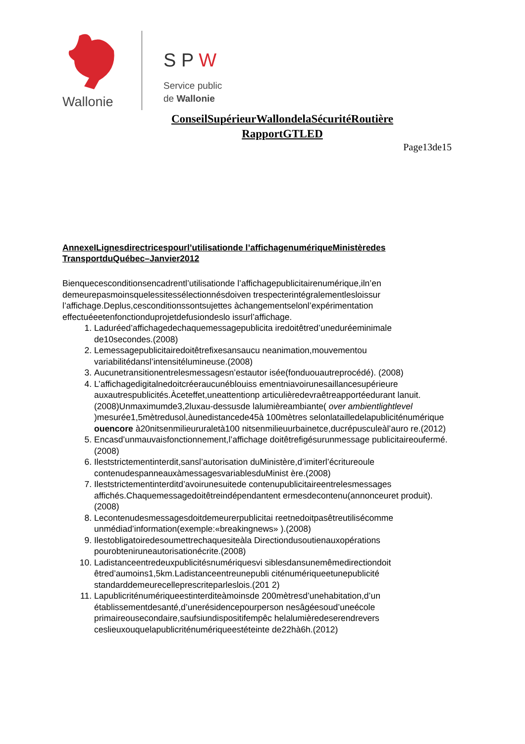Wallonie
S P W
Service public
de Wallonie
ConseilSupérieurWallondelaSécuritéRoutière
RapportGTLED
Page13de15
AnnexeILignesdirectricespourl’utilisationde l’affichagenumériqueMinistèredes TransportduQuébec–Janvier2012
Bienquecesconditionsencadrentl’utilisationde l’affichagepublicitairenumérique,iln’en demeurepasmoinsquelessitessélectionnésdoiven trespecterintégralementlesloissur l’affichage.Deplus,cesconditionssontsujettes àchangementselonl’expérimentation effectuéeetenfonctionduprojetdefusiondeslo issurl’affichage.
1. Laduréed’affichagedechaquemessagepublicita iredoitêtred’uneduréeminimale de10secondes.(2008)
2. Lemessagepublicitairedoitêtrefixesansaucu neanimation,mouvementou variabilitédansl’intensitélumineuse.(2008)
3. Aucunetransitionentrelesmessagesn’estautor isée(fonduouautreprocédé). (2008)
4. L’affichagedigitalnedoitcréeraucunéblouiss ementniavoirunesaillancesupérieure auxautrespublicités.Àceteffet,uneattentionp articulièredevraêtreapportéedurant lanuit.(2008)Unmaximumde3,2luxau-dessusde lalumièreambiante( over ambientlightlevel )mesurée1,5mètredusol,àunedistancede45à 100mètres selonlatailledelapubliciténumérique ouencore à20nitsenmilieururaletà100 nitsenmilieuurbainetce,ducrépusculeàl’auro re.(2012)
5. Encasd’unmauvaisfonctionnement,l’affichage doitêtrefigésurunmessage publicitaireoufermé.(2008)
6. Ileststrictementinterdit,sansl’autorisation duMinistère,d’imiterl’écritureoule contenudespanneauxàmessagesvariablesduMinist ère.(2008)
7. Ileststrictementinterditd’avoirunesuitede contenupublicitaireentrelesmessages affichés.Chaquemessagedoitêtreindépendantent ermesdecontenu(annonceuret produit).(2008)
8. Lecontenudesmessagesdoitdemeurerpublicitai reetnedoitpasêtreutilisécomme unmédiad’information(exemple:«breakingnews» ).(2008)
9. Ilestobligatoiredesoumettrechaquesiteàla Directiondusoutienauxopérations pourobteniruneautorisationécrite.(2008)
10. Ladistanceentredeuxpublicitésnumériquesvi siblesdansunemêmedirectiondoit êtred’aumoins1,5km.Ladistanceentreunepubli citénumériqueetunepublicité standarddemeurecelleprescriteparleslois.(201 2)
11. Lapublicriténumériqueestinterditeàmoinsde 200mètresd’unehabitation,d’un établissementdesanté,d’unerésidencepourperson nesâgéesoud’uneécole primaireousecondaire,saufsiundispositifempêc helalumièredeserendrevers ceslieuxouquelapublicriténumériqueestéteinte de22hà6h.(2012)